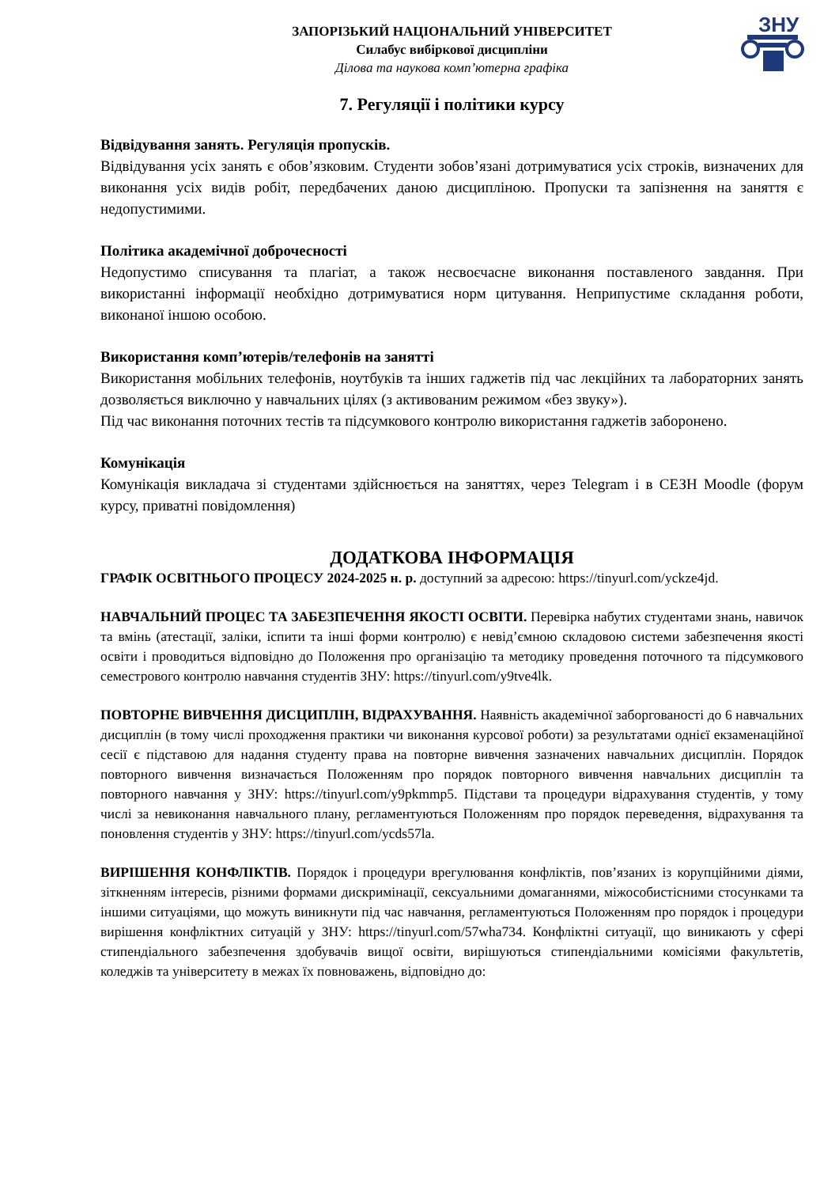ЗНУ
ЗАПОРІЗЬКИЙ НАЦІОНАЛЬНИЙ УНІВЕРСИТЕТ
Силабус вибіркової дисципліни
Ділова та наукова комп’ютерна графіка
7. Регуляції і політики курсу
Відвідування занять. Регуляція пропусків.
Відвідування усіх занять є обов’язковим. Студенти зобов’язані дотримуватися усіх строків, визначених для виконання усіх видів робіт, передбачених даною дисципліною. Пропуски та запізнення на заняття є недопустимими.
Політика академічної доброчесності
Недопустимо списування та плагіат, а також несвоєчасне виконання поставленого завдання. При використанні інформації необхідно дотримуватися норм цитування. Неприпустиме складання роботи, виконаної іншою особою.
Використання комп’ютерів/телефонів на занятті
Використання мобільних телефонів, ноутбуків та інших гаджетів під час лекційних та лабораторних занять дозволяється виключно у навчальних цілях (з активованим режимом «без звуку»).
Під час виконання поточних тестів та підсумкового контролю використання гаджетів заборонено.
Комунікація
Комунікація викладача зі студентами здійснюється на заняттях, через Telegram і в СЕЗН Moodle (форум курсу, приватні повідомлення)
ДОДАТКОВА ІНФОРМАЦІЯ
ГРАФІК ОСВІТНЬОГО ПРОЦЕСУ 2024-2025 н. р. доступний за адресою: https://tinyurl.com/yckze4jd.
НАВЧАЛЬНИЙ ПРОЦЕС ТА ЗАБЕЗПЕЧЕННЯ ЯКОСТІ ОСВІТИ. Перевірка набутих студентами знань, навичок та вмінь (атестації, заліки, іспити та інші форми контролю) є невід’ємною складовою системи забезпечення якості освіти і проводиться відповідно до Положення про організацію та методику проведення поточного та підсумкового семестрового контролю навчання студентів ЗНУ: https://tinyurl.com/y9tve4lk.
ПОВТОРНЕ ВИВЧЕННЯ ДИСЦИПЛІН, ВІДРАХУВАННЯ. Наявність академічної заборгованості до 6 навчальних дисциплін (в тому числі проходження практики чи виконання курсової роботи) за результатами однієї екзаменаційної сесії є підставою для надання студенту права на повторне вивчення зазначених навчальних дисциплін. Порядок повторного вивчення визначається Положенням про порядок повторного вивчення навчальних дисциплін та повторного навчання у ЗНУ: https://tinyurl.com/y9pkmmp5. Підстави та процедури відрахування студентів, у тому числі за невиконання навчального плану, регламентуються Положенням про порядок переведення, відрахування та поновлення студентів у ЗНУ: https://tinyurl.com/ycds57la.
ВИРІШЕННЯ КОНФЛІКТІВ. Порядок і процедури врегулювання конфліктів, пов’язаних із корупційними діями, зіткненням інтересів, різними формами дискримінації, сексуальними домаганнями, міжособистісними стосунками та іншими ситуаціями, що можуть виникнути під час навчання, регламентуються Положенням про порядок і процедури вирішення конфліктних ситуацій у ЗНУ: https://tinyurl.com/57wha734. Конфліктні ситуації, що виникають у сфері стипендіального забезпечення здобувачів вищої освіти, вирішуються стипендіальними комісіями факультетів, коледжів та університету в межах їх повноважень, відповідно до: